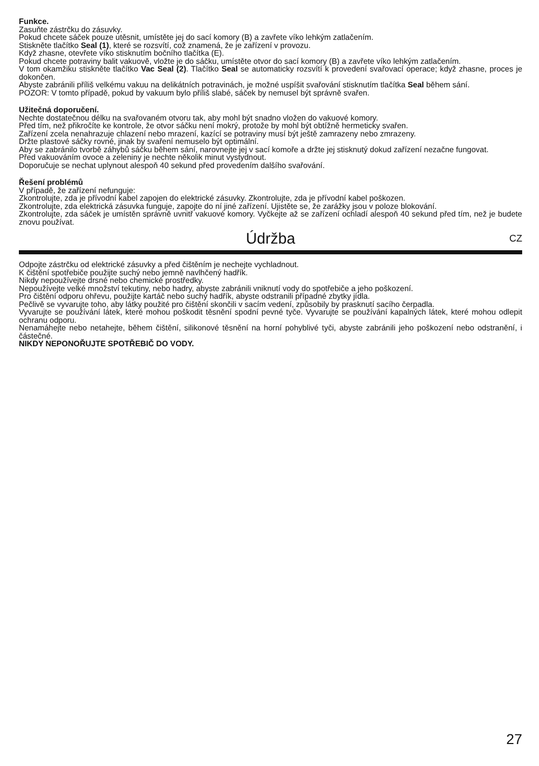Funkce.
Zasuňte zástrčku do zásuvky.
Pokud chcete sáček pouze utěsnit, umístěte jej do sací komory (B) a zavřete víko lehkým zatlačením.
Stiskněte tlačítko Seal (1), které se rozsvítí, což znamená, že je zařízení v provozu.
Když zhasne, otevřete víko stisknutím bočního tlačítka (E).
Pokud chcete potraviny balit vakuově, vložte je do sáčku, umístěte otvor do sací komory (B) a zavřete víko lehkým zatlačením.
V tom okamžiku stiskněte tlačítko Vac Seal (2). Tlačítko Seal se automaticky rozsvítí k provedení svařovací operace; když zhasne, proces je dokončen.
Abyste zabránili příliš velkému vakuu na delikátních potravinách, je možné uspíšit svařování stisknutím tlačítka Seal během sání.
POZOR: V tomto případě, pokud by vakuum bylo příliš slabé, sáček by nemusel být správně svařen.
Užitečná doporučení.
Nechte dostatečnou délku na svařovaném otvoru tak, aby mohl být snadno vložen do vakuové komory.
Před tím, než přikročíte ke kontrole, že otvor sáčku není mokrý, protože by mohl být obtížně hermeticky svařen.
Zařízení zcela nenahrazuje chlazení nebo mrazení, kazící se potraviny musí být ještě zamrazeny nebo zmrazeny.
Držte plastové sáčky rovné, jinak by svaření nemuselo být optimální.
Aby se zabránilo tvorbě záhybů sáčku během sání, narovnejte jej v sací komoře a držte jej stisknutý dokud zařízení nezačne fungovat.
Před vakuováním ovoce a zeleniny je nechte několik minut vystydnout.
Doporučuje se nechat uplynout alespoň 40 sekund před provedením dalšího svařování.
Řešení problémů
V případě, že zařízení nefunguje:
Zkontrolujte, zda je přívodní kabel zapojen do elektrické zásuvky. Zkontrolujte, zda je přívodní kabel poškozen.
Zkontrolujte, zda elektrická zásuvka funguje, zapojte do ní jiné zařízení. Ujistěte se, že zarážky jsou v poloze blokování.
Zkontrolujte, zda sáček je umístěn správně uvnitř vakuové komory. Vyčkejte až se zařízení ochladí alespoň 40 sekund před tím, než je budete znovu používat.
Údržba CZ
Odpojte zástrčku od elektrické zásuvky a před čištěním je nechejte vychladnout.
K čištění spotřebiče použijte suchý nebo jemně navlhčený hadřík.
Nikdy nepoužívejte drsné nebo chemické prostředky.
Nepoužívejte velké množství tekutiny, nebo hadry, abyste zabránili vniknutí vody do spotřebiče a jeho poškození.
Pro čištění odporu ohřevu, použijte kartáč nebo suchý hadřík, abyste odstranili případné zbytky jídla.
Pečlivě se vyvarujte toho, aby látky použité pro čištění skončili v sacím vedení, způsobily by prasknutí sacího čerpadla.
Vyvarujte se používání látek, které mohou poškodit těsnění spodní pevné tyče. Vyvarujte se používání kapalných látek, které mohou odlepit ochranu odporu.
Nenamáhejte nebo netahejte, během čištění, silikonové těsnění na horní pohyblivé tyči, abyste zabránili jeho poškození nebo odstranění, i částečné.
NIKDY NEPONOŘUJTE SPOTŘEBIČ DO VODY.
27